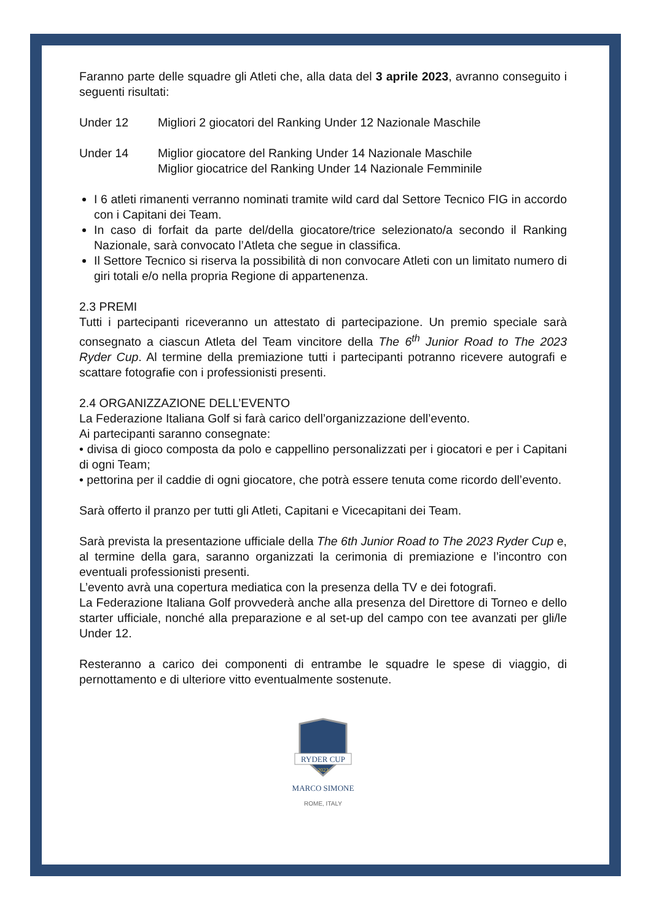Faranno parte delle squadre gli Atleti che, alla data del 3 aprile 2023, avranno conseguito i seguenti risultati:
Under 12 Migliori 2 giocatori del Ranking Under 12 Nazionale Maschile
Under 14 Miglior giocatore del Ranking Under 14 Nazionale Maschile
Miglior giocatrice del Ranking Under 14 Nazionale Femminile
I 6 atleti rimanenti verranno nominati tramite wild card dal Settore Tecnico FIG in accordo con i Capitani dei Team.
In caso di forfait da parte del/della giocatore/trice selezionato/a secondo il Ranking Nazionale, sarà convocato l’Atleta che segue in classifica.
Il Settore Tecnico si riserva la possibilità di non convocare Atleti con un limitato numero di giri totali e/o nella propria Regione di appartenenza.
2.3 PREMI
Tutti i partecipanti riceveranno un attestato di partecipazione. Un premio speciale sarà consegnato a ciascun Atleta del Team vincitore della The 6<sup>th</sup> Junior Road to The 2023 Ryder Cup. Al termine della premiazione tutti i partecipanti potranno ricevere autografi e scattare fotografie con i professionisti presenti.
2.4 ORGANIZZAZIONE DELL’EVENTO
La Federazione Italiana Golf si farà carico dell’organizzazione dell’evento.
Ai partecipanti saranno consegnate:
• divisa di gioco composta da polo e cappellino personalizzati per i giocatori e per i Capitani di ogni Team;
• pettorina per il caddie di ogni giocatore, che potrà essere tenuta come ricordo dell’evento.
Sarà offerto il pranzo per tutti gli Atleti, Capitani e Vicecapitani dei Team.
Sarà prevista la presentazione ufficiale della The 6th Junior Road to The 2023 Ryder Cup e, al termine della gara, saranno organizzati la cerimonia di premiazione e l’incontro con eventuali professionisti presenti.
L’evento avrà una copertura mediatica con la presenza della TV e dei fotografi.
La Federazione Italiana Golf provvederà anche alla presenza del Direttore di Torneo e dello starter ufficiale, nonché alla preparazione e al set-up del campo con tee avanzati per gli/le Under 12.
Resteranno a carico dei componenti di entrambe le squadre le spese di viaggio, di pernottamento e di ulteriore vitto eventualmente sostenute.
RYDER CUP
2023
MARCO SIMONE
ROME, ITALY